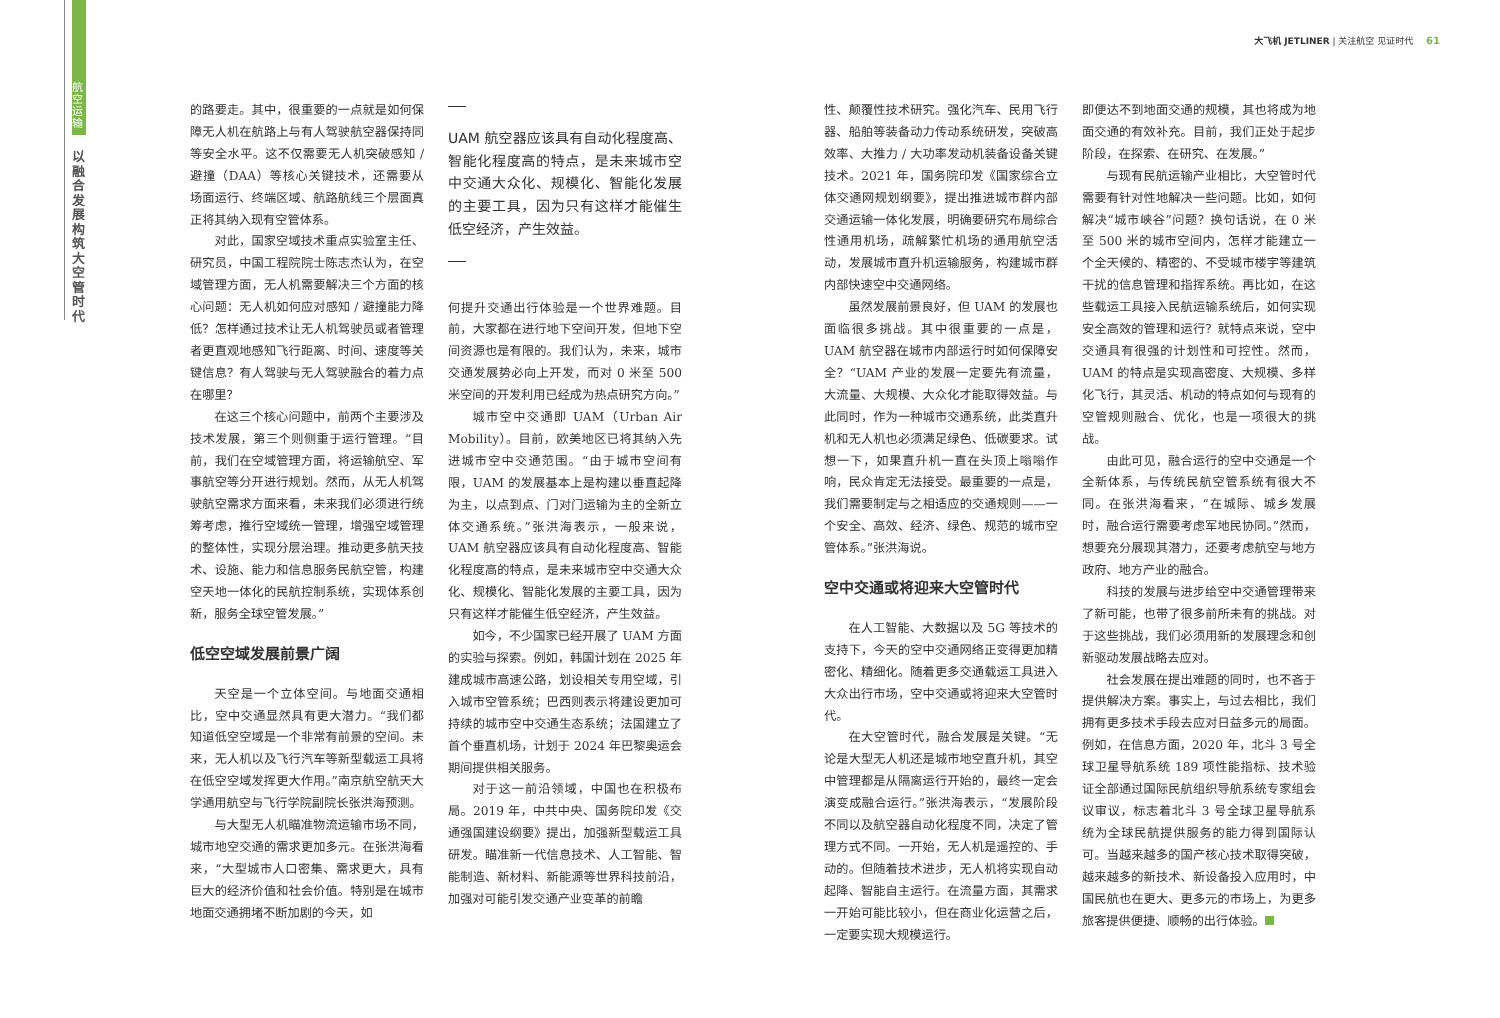航空运输
以融合发展构筑大空管时代
大飞机 JETLINER | 关注航空 见证时代 61
的路要走。其中，很重要的一点就是如何保障无人机在航路上与有人驾驶航空器保持同等安全水平。这不仅需要无人机突破感知 / 避撞（DAA）等核心关键技术，还需要从场面运行、终端区域、航路航线三个层面真正将其纳入现有空管体系。
对此，国家空域技术重点实验室主任、研究员，中国工程院院士陈志杰认为，在空域管理方面，无人机需要解决三个方面的核心问题：无人机如何应对感知 / 避撞能力降低？怎样通过技术让无人机驾驶员或者管理者更直观地感知飞行距离、时间、速度等关键信息？有人驾驶与无人驾驶融合的着力点在哪里？
在这三个核心问题中，前两个主要涉及技术发展，第三个则侧重于运行管理。“目前，我们在空域管理方面，将运输航空、军事航空等分开进行规划。然而，从无人机驾驶航空需求方面来看，未来我们必须进行统筹考虑，推行空域统一管理，增强空域管理的整体性，实现分层治理。推动更多航天技术、设施、能力和信息服务民航空管，构建空天地一体化的民航控制系统，实现体系创新，服务全球空管发展。”
低空空域发展前景广阔
天空是一个立体空间。与地面交通相比，空中交通显然具有更大潜力。“我们都知道低空空域是一个非常有前景的空间。未来，无人机以及飞行汽车等新型载运工具将在低空空域发挥更大作用。”南京航空航天大学通用航空与飞行学院副院长张洪海预测。
与大型无人机瞄准物流运输市场不同，城市地空交通的需求更加多元。在张洪海看来，“大型城市人口密集、需求更大，具有巨大的经济价值和社会价值。特别是在城市地面交通拥堵不断加剧的今天，如
UAM 航空器应该具有自动化程度高、智能化程度高的特点，是未来城市空中交通大众化、规模化、智能化发展的主要工具，因为只有这样才能催生低空经济，产生效益。
何提升交通出行体验是一个世界难题。目前，大家都在进行地下空间开发，但地下空间资源也是有限的。我们认为，未来，城市交通发展势必向上开发，而对 0 米至 500 米空间的开发利用已经成为热点研究方向。”
城市空中交通即 UAM（Urban Air Mobility）。目前，欧美地区已将其纳入先进城市空中交通范围。“由于城市空间有限，UAM 的发展基本上是构建以垂直起降为主，以点到点、门对门运输为主的全新立体交通系统。”张洪海表示，一般来说，UAM 航空器应该具有自动化程度高、智能化程度高的特点，是未来城市空中交通大众化、规模化、智能化发展的主要工具，因为只有这样才能催生低空经济，产生效益。
如今，不少国家已经开展了 UAM 方面的实验与探索。例如，韩国计划在 2025 年建成城市高速公路，划设相关专用空域，引入城市空管系统；巴西则表示将建设更加可持续的城市空中交通生态系统；法国建立了首个垂直机场，计划于 2024 年巴黎奥运会期间提供相关服务。
对于这一前沿领域，中国也在积极布局。2019 年，中共中央、国务院印发《交通强国建设纲要》提出，加强新型载运工具研发。瞄准新一代信息技术、人工智能、智能制造、新材料、新能源等世界科技前沿，加强对可能引发交通产业变革的前瞻
性、颠覆性技术研究。强化汽车、民用飞行器、船舶等装备动力传动系统研发，突破高效率、大推力 / 大功率发动机装备设备关键技术。2021 年，国务院印发《国家综合立体交通网规划纲要》，提出推进城市群内部交通运输一体化发展，明确要研究布局综合性通用机场，疏解繁忙机场的通用航空活动，发展城市直升机运输服务，构建城市群内部快速空中交通网络。
虽然发展前景良好，但 UAM 的发展也面临很多挑战。其中很重要的一点是，UAM 航空器在城市内部运行时如何保障安全？“UAM 产业的发展一定要先有流量，大流量、大规模、大众化才能取得效益。与此同时，作为一种城市交通系统，此类直升机和无人机也必须满足绿色、低碳要求。试想一下，如果直升机一直在头顶上嗡嗡作响，民众肯定无法接受。最重要的一点是，我们需要制定与之相适应的交通规则——一个安全、高效、经济、绿色、规范的城市空管体系。”张洪海说。
空中交通或将迎来大空管时代
在人工智能、大数据以及 5G 等技术的支持下，今天的空中交通网络正变得更加精密化、精细化。随着更多交通载运工具进入大众出行市场，空中交通或将迎来大空管时代。
在大空管时代，融合发展是关键。“无论是大型无人机还是城市地空直升机，其空中管理都是从隔离运行开始的，最终一定会演变成融合运行。”张洪海表示，“发展阶段不同以及航空器自动化程度不同，决定了管理方式不同。一开始，无人机是遥控的、手动的。但随着技术进步，无人机将实现自动起降、智能自主运行。在流量方面，其需求一开始可能比较小，但在商业化运营之后，一定要实现大规模运行。
即便达不到地面交通的规模，其也将成为地面交通的有效补充。目前，我们正处于起步阶段，在探索、在研究、在发展。”
与现有民航运输产业相比，大空管时代需要有针对性地解决一些问题。比如，如何解决“城市峡谷”问题？换句话说，在 0 米至 500 米的城市空间内，怎样才能建立一个全天候的、精密的、不受城市楼宇等建筑干扰的信息管理和指挥系统。再比如，在这些载运工具接入民航运输系统后，如何实现安全高效的管理和运行？就特点来说，空中交通具有很强的计划性和可控性。然而，UAM 的特点是实现高密度、大规模、多样化飞行，其灵活、机动的特点如何与现有的空管规则融合、优化，也是一项很大的挑战。
由此可见，融合运行的空中交通是一个全新体系，与传统民航空管系统有很大不同。在张洪海看来，“在城际、城乡发展时，融合运行需要考虑军地民协同。”然而，想要充分展现其潜力，还要考虑航空与地方政府、地方产业的融合。
科技的发展与进步给空中交通管理带来了新可能，也带了很多前所未有的挑战。对于这些挑战，我们必须用新的发展理念和创新驱动发展战略去应对。
社会发展在提出难题的同时，也不吝于提供解决方案。事实上，与过去相比，我们拥有更多技术手段去应对日益多元的局面。例如，在信息方面，2020 年，北斗 3 号全球卫星导航系统 189 项性能指标、技术验证全部通过国际民航组织导航系统专家组会议审议，标志着北斗 3 号全球卫星导航系统为全球民航提供服务的能力得到国际认可。当越来越多的国产核心技术取得突破，越来越多的新技术、新设备投入应用时，中国民航也在更大、更多元的市场上，为更多旅客提供便捷、顺畅的出行体验。